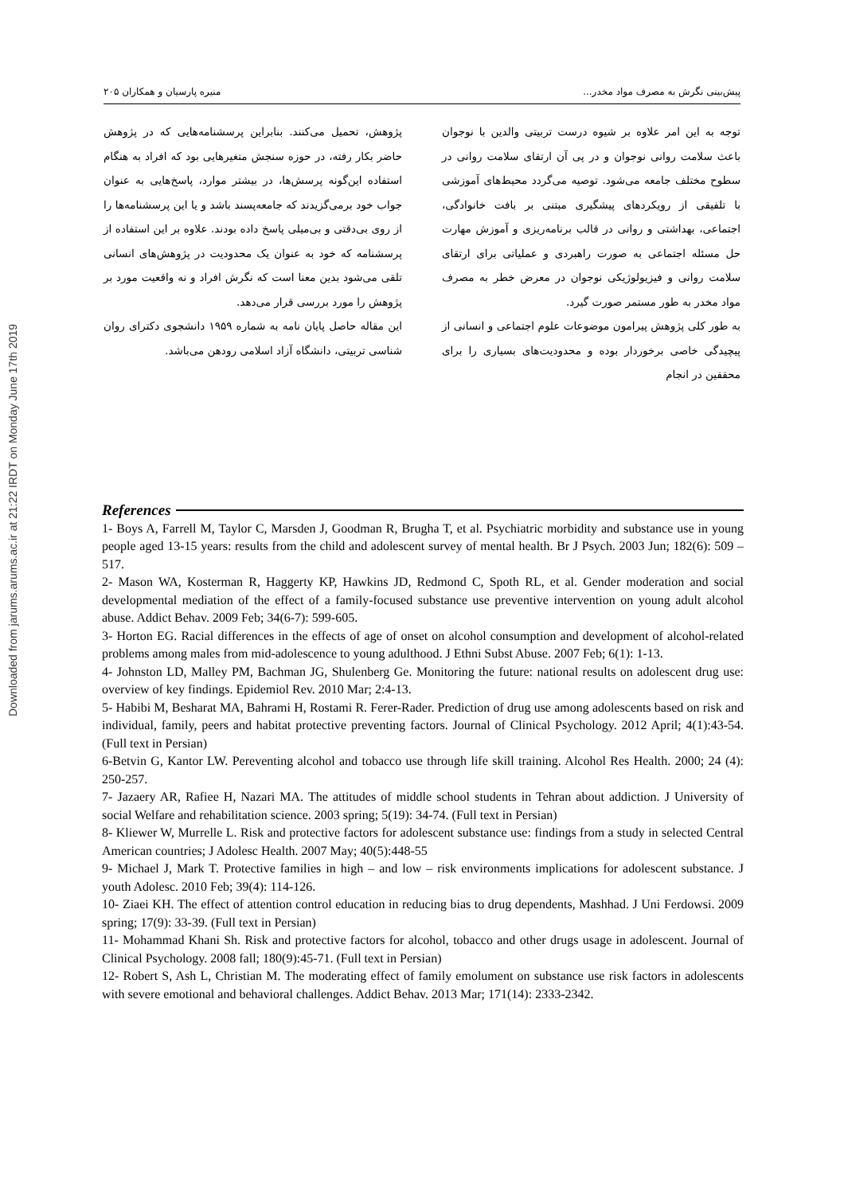Downloaded from jarums.arums.ac.ir at 21:22 IRDT on Monday June 17th 2019
پیش‌بینی نگرش به مصرف مواد مخدر... منیره پارسیان و همکاران ۲۰۵
توجه به این امر علاوه بر شیوه درست تربیتی والدین با نوجوان باعث سلامت روانی نوجوان و در پی آن ارتقای سلامت روانی در سطوح مختلف جامعه می‌شود. توصیه می‌گردد محیط‌های آموزشی با تلفیقی از رویکردهای پیشگیری مبتنی بر بافت خانوادگی، اجتماعی، بهداشتی و روانی در قالب برنامه‌ریزی و آموزش مهارت حل مسئله اجتماعی به صورت راهبردی و عملیاتی برای ارتقای سلامت روانی و فیزیولوژیکی نوجوان در معرض خطر به مصرف مواد مخدر به طور مستمر صورت گیرد.
به طور کلی پژوهش پیرامون موضوعات علوم اجتماعی و انسانی از پیچیدگی خاصی برخوردار بوده و محدودیت‌های بسیاری را برای محققین در انجام
پژوهش، تحمیل می‌کنند. بنابراین پرسشنامه‌هایی که در پژوهش حاضر بکار رفته، در حوزه سنجش متغیرهایی بود که افراد به هنگام استفاده این‌گونه پرسش‌ها، در بیشتر موارد، پاسخ‌هایی به عنوان جواب خود برمی‌گزیدند که جامعه‌پسند باشد و یا این پرسشنامه‌ها را از روی بی‌دقتی و بی‌میلی پاسخ داده بودند. علاوه بر این استفاده از پرسشنامه که خود به عنوان یک محدودیت در پژوهش‌های انسانی تلقی می‌شود بدین معنا است که نگرش افراد و نه واقعیت مورد بر پژوهش را مورد بررسی قرار می‌دهد.
این مقاله حاصل پایان نامه به شماره ۱۹۵۹ دانشجوی دکترای روان شناسی تربیتی، دانشگاه آزاد اسلامی رودهن می‌باشد.
References
1- Boys A, Farrell M, Taylor C, Marsden J, Goodman R, Brugha T, et al. Psychiatric morbidity and substance use in young people aged 13-15 years: results from the child and adolescent survey of mental health. Br J Psych. 2003 Jun; 182(6): 509 – 517.
2- Mason WA, Kosterman R, Haggerty KP, Hawkins JD, Redmond C, Spoth RL, et al. Gender moderation and social developmental mediation of the effect of a family-focused substance use preventive intervention on young adult alcohol abuse. Addict Behav. 2009 Feb; 34(6-7): 599-605.
3- Horton EG. Racial differences in the effects of age of onset on alcohol consumption and development of alcohol-related problems among males from mid-adolescence to young adulthood. J Ethni Subst Abuse. 2007 Feb; 6(1): 1-13.
4- Johnston LD, Malley PM, Bachman JG, Shulenberg Ge. Monitoring the future: national results on adolescent drug use: overview of key findings. Epidemiol Rev. 2010 Mar; 2:4-13.
5- Habibi M, Besharat MA, Bahrami H, Rostami R. Ferer-Rader. Prediction of drug use among adolescents based on risk and individual, family, peers and habitat protective preventing factors. Journal of Clinical Psychology. 2012 April; 4(1):43-54. (Full text in Persian)
6-Betvin G, Kantor LW. Pereventing alcohol and tobacco use through life skill training. Alcohol Res Health. 2000; 24 (4): 250-257.
7- Jazaery AR, Rafiee H, Nazari MA. The attitudes of middle school students in Tehran about addiction. J University of social Welfare and rehabilitation science. 2003 spring; 5(19): 34-74. (Full text in Persian)
8- Kliewer W, Murrelle L. Risk and protective factors for adolescent substance use: findings from a study in selected Central American countries; J Adolesc Health. 2007 May; 40(5):448-55
9- Michael J, Mark T. Protective families in high – and low – risk environments implications for adolescent substance. J youth Adolesc. 2010 Feb; 39(4): 114-126.
10- Ziaei KH. The effect of attention control education in reducing bias to drug dependents, Mashhad. J Uni Ferdowsi. 2009 spring; 17(9): 33-39. (Full text in Persian)
11- Mohammad Khani Sh. Risk and protective factors for alcohol, tobacco and other drugs usage in adolescent. Journal of Clinical Psychology. 2008 fall; 180(9):45-71. (Full text in Persian)
12- Robert S, Ash L, Christian M. The moderating effect of family emolument on substance use risk factors in adolescents with severe emotional and behavioral challenges. Addict Behav. 2013 Mar; 171(14): 2333-2342.